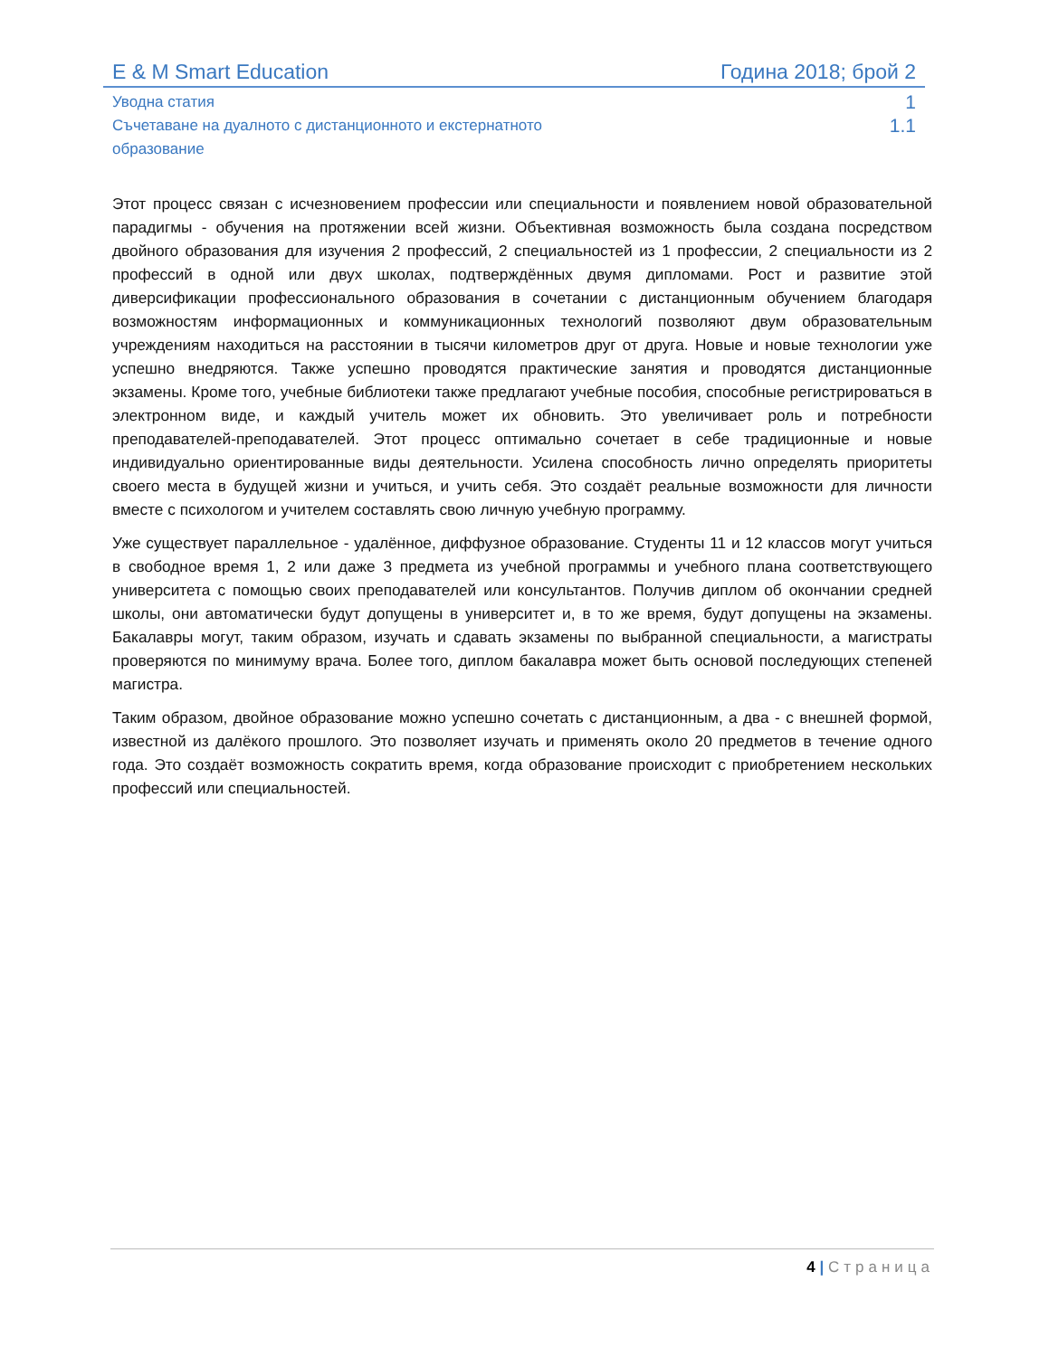E & M Smart Education Година 2018; брой 2
Уводна статия
1
Съчетаване на дуалното с дистанционното и екстернатното
образование
1.1
Этот процесс связан с исчезновением профессии или специальности и появлением новой образовательной парадигмы - обучения на протяжении всей жизни. Объективная возможность была создана посредством двойного образования для изучения 2 профессий, 2 специальностей из 1 профессии, 2 специальности из 2 профессий в одной или двух школах, подтверждённых двумя дипломами. Рост и развитие этой диверсификации профессионального образования в сочетании с дистанционным обучением благодаря возможностям информационных и коммуникационных технологий позволяют двум образовательным учреждениям находиться на расстоянии в тысячи километров друг от друга. Новые и новые технологии уже успешно внедряются. Также успешно проводятся практические занятия и проводятся дистанционные экзамены. Кроме того, учебные библиотеки также предлагают учебные пособия, способные регистрироваться в электронном виде, и каждый учитель может их обновить. Это увеличивает роль и потребности преподавателей-преподавателей. Этот процесс оптимально сочетает в себе традиционные и новые индивидуально ориентированные виды деятельности. Усилена способность лично определять приоритеты своего места в будущей жизни и учиться, и учить себя. Это создаёт реальные возможности для личности вместе с психологом и учителем составлять свою личную учебную программу.
Уже существует параллельное - удалённое, диффузное образование. Студенты 11 и 12 классов могут учиться в свободное время 1, 2 или даже 3 предмета из учебной программы и учебного плана соответствующего университета с помощью своих преподавателей или консультантов. Получив диплом об окончании средней школы, они автоматически будут допущены в университет и, в то же время, будут допущены на экзамены. Бакалавры могут, таким образом, изучать и сдавать экзамены по выбранной специальности, а магистраты проверяются по минимуму врача. Более того, диплом бакалавра может быть основой последующих степеней магистра.
Таким образом, двойное образование можно успешно сочетать с дистанционным, а два - с внешней формой, известной из далёкого прошлого. Это позволяет изучать и применять около 20 предметов в течение одного года. Это создаёт возможность сократить время, когда образование происходит с приобретением нескольких профессий или специальностей.
4 | Страница